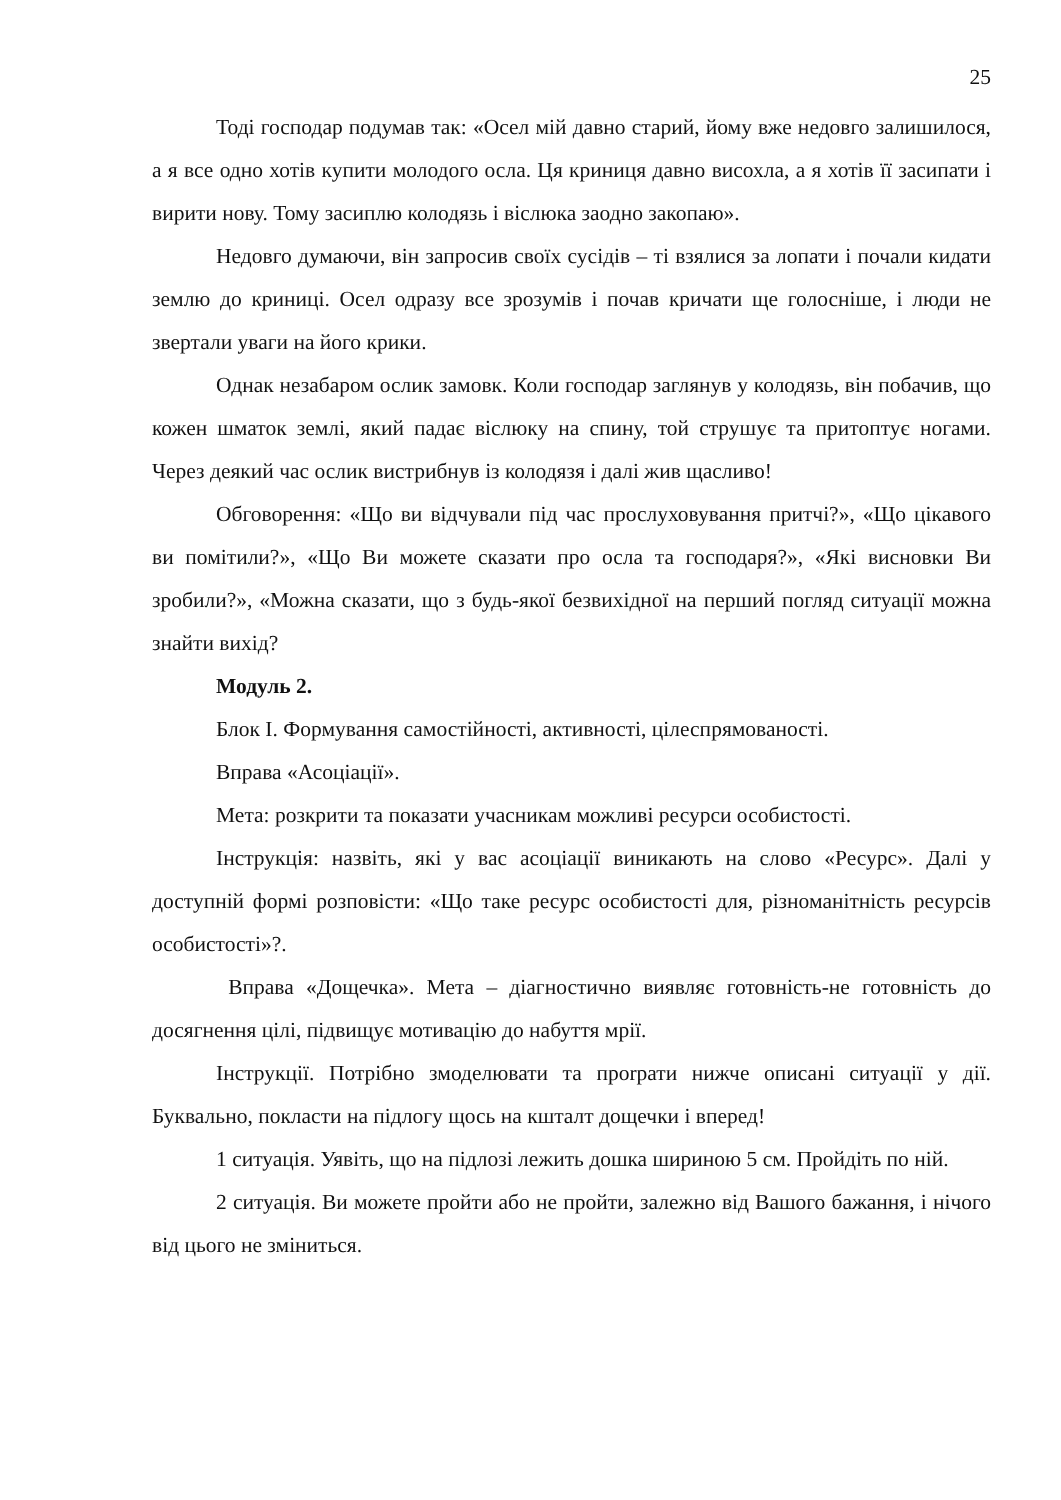25
Тоді господар подумав так: «Осел мій давно старий, йому вже недовго залишилося, а я все одно хотів купити молодого осла. Ця криниця давно висохла, а я хотів її засипати і вирити нову. Тому засиплю колодязь і віслюка заодно закопаю».
Недовго думаючи, він запросив своїх сусідів – ті взялися за лопати і почали кидати землю до криниці. Осел одразу все зрозумів і почав кричати ще голосніше, і люди не звертали уваги на його крики.
Однак незабаром ослик замовк. Коли господар заглянув у колодязь, він побачив, що кожен шматок землі, який падає віслюку на спину, той струшує та притоптує ногами. Через деякий час ослик вистрибнув із колодязя і далі жив щасливо!
Обговорення: «Що ви відчували під час прослуховування притчі?», «Що цікавого ви помітили?», «Що Ви можете сказати про осла та господаря?», «Які висновки Ви зробили?», «Можна сказати, що з будь-якої безвихідної на перший погляд ситуації можна знайти вихід?
Модуль 2.
Блок І. Формування самостійності, активності, цілеспрямованості.
Вправа «Асоціації».
Мета: розкрити та показати учасникам можливі ресурси особистості.
Інструкція: назвіть, які у вас асоціації виникають на слово «Ресурс». Далі у доступній формі розповісти: «Що таке ресурс особистості для, різноманітність ресурсів особистості»?.
Вправа «Дощечка». Мета – діагностично виявляє готовність-не готовність до досягнення цілі, підвищує мотивацію до набуття мрії.
Інструкції. Потрібно змоделювати та проrрати нижче описані ситуації у дії. Буквально, покласти на підлогу щось на кшталт дощечки і вперед!
1 ситуація. Уявіть, що на підлозі лежить дошка шириною 5 см. Пройдіть по ній.
2 ситуація. Ви можете пройти або не пройти, залежно від Вашого бажання, і нічого від цього не зміниться.